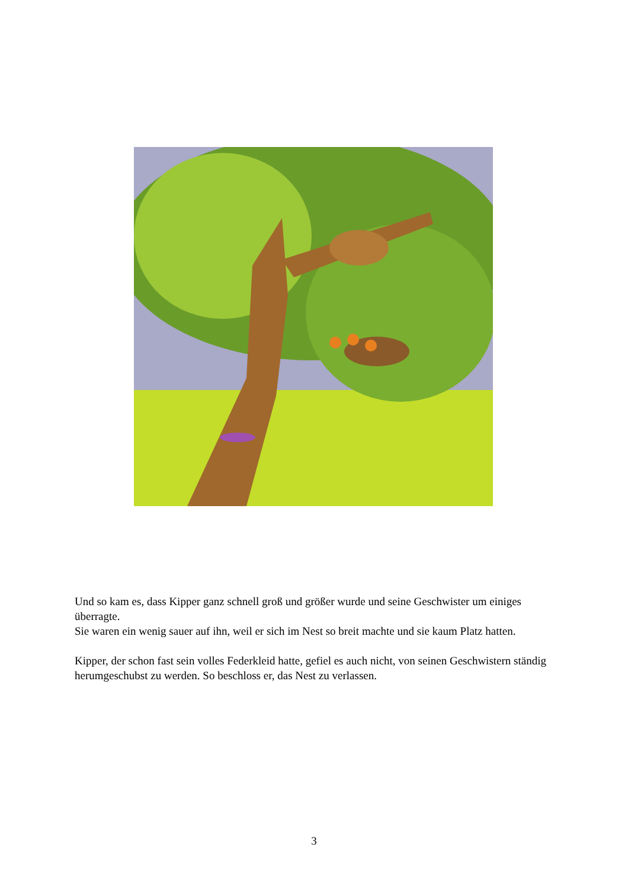Und so kam es, dass Kipper ganz schnell groß und größer wurde und seine Geschwister um einiges überragte.
Sie waren ein wenig sauer auf ihn, weil er sich im Nest so breit machte und sie kaum Platz hatten.
Kipper, der schon fast sein volles Federkleid hatte, gefiel es auch nicht, von seinen Geschwistern ständig herumgeschubst zu werden. So beschloss er, das Nest zu verlassen.
3